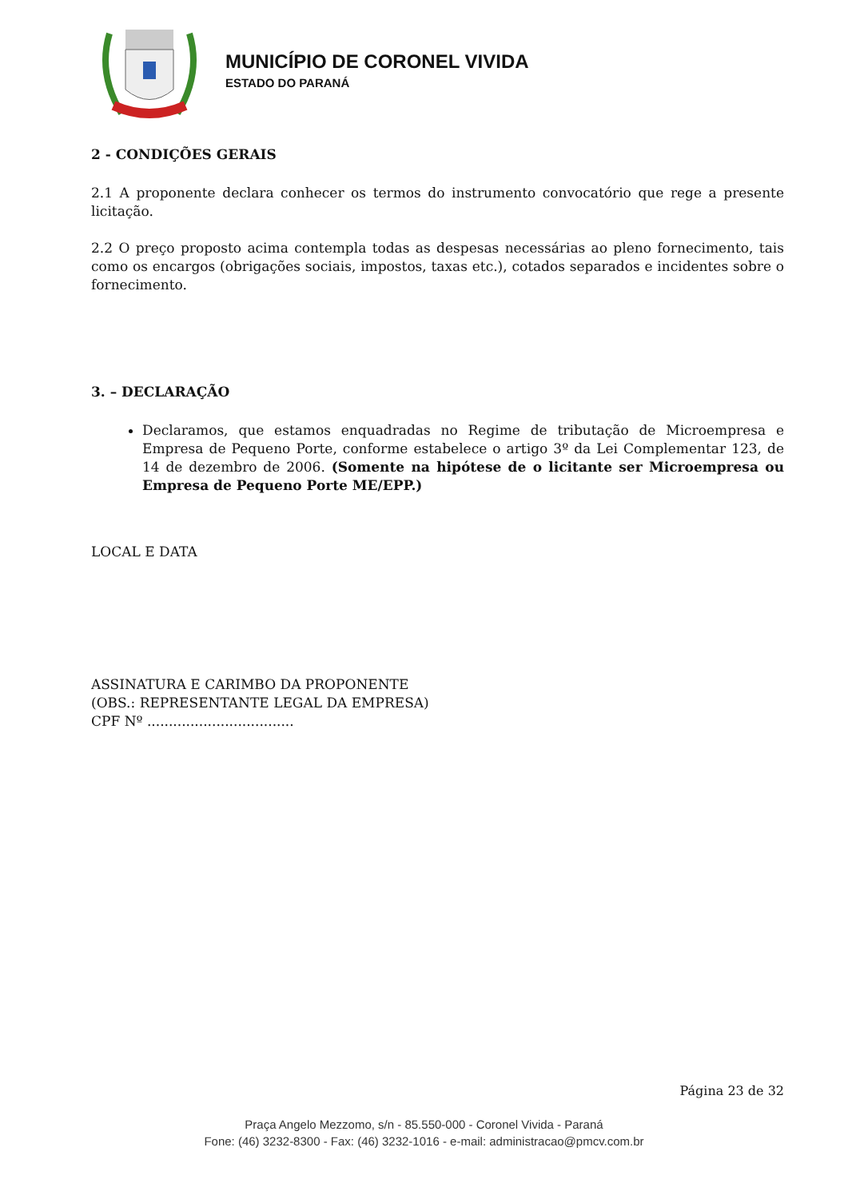MUNICÍPIO DE CORONEL VIVIDA
ESTADO DO PARANÁ
2 - CONDIÇÕES GERAIS
2.1 A proponente declara conhecer os termos do instrumento convocatório que rege a presente licitação.
2.2 O preço proposto acima contempla todas as despesas necessárias ao pleno fornecimento, tais como os encargos (obrigações sociais, impostos, taxas etc.), cotados separados e incidentes sobre o fornecimento.
3. – DECLARAÇÃO
Declaramos, que estamos enquadradas no Regime de tributação de Microempresa e Empresa de Pequeno Porte, conforme estabelece o artigo 3º da Lei Complementar 123, de 14 de dezembro de 2006. (Somente na hipótese de o licitante ser Microempresa ou Empresa de Pequeno Porte ME/EPP.)
LOCAL E DATA
ASSINATURA E CARIMBO DA PROPONENTE
(OBS.: REPRESENTANTE LEGAL DA EMPRESA)
CPF Nº ..................................
Página 23 de 32
Praça Angelo Mezzomo, s/n - 85.550-000 - Coronel Vivida - Paraná
Fone: (46) 3232-8300 - Fax: (46) 3232-1016 - e-mail: administracao@pmcv.com.br